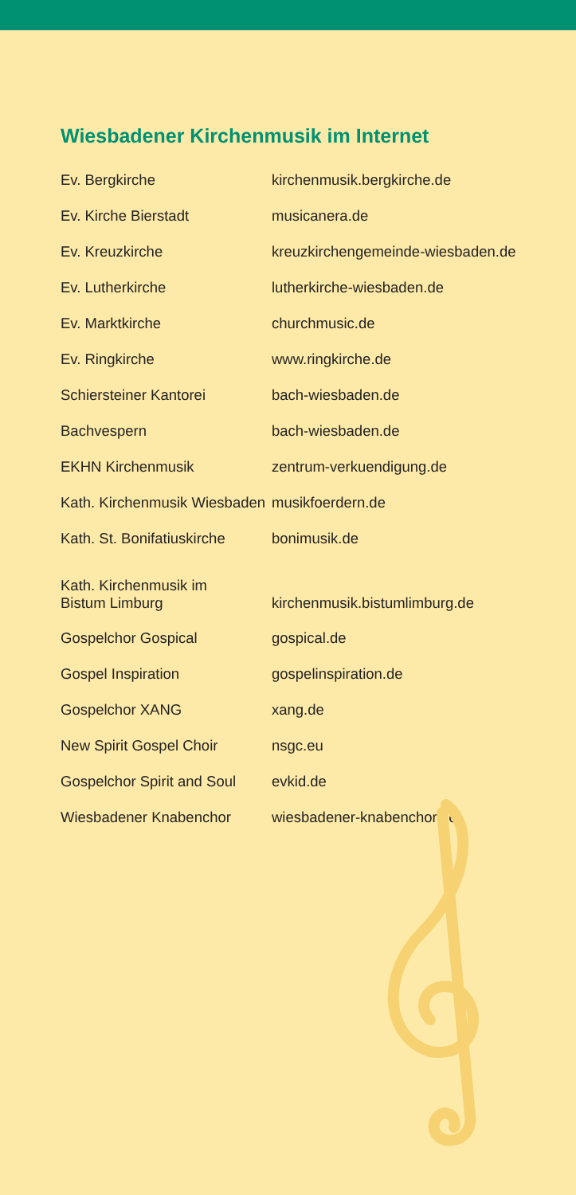Wiesbadener Kirchenmusik im Internet
| Ev. Bergkirche | kirchenmusik.bergkirche.de |
| Ev. Kirche Bierstadt | musicanera.de |
| Ev. Kreuzkirche | kreuzkirchengemeinde-wiesbaden.de |
| Ev. Lutherkirche | lutherkirche-wiesbaden.de |
| Ev. Marktkirche | churchmusic.de |
| Ev. Ringkirche | www.ringkirche.de |
| Schiersteiner Kantorei | bach-wiesbaden.de |
| Bachvespern | bach-wiesbaden.de |
| EKHN Kirchenmusik | zentrum-verkuendigung.de |
| Kath. Kirchenmusik Wiesbaden | musikfoerdern.de |
| Kath. St. Bonifatiuskirche | bonimusik.de |
| Kath. Kirchenmusik im Bistum Limburg | kirchenmusik.bistumlimburg.de |
| Gospelchor Gospical | gospical.de |
| Gospel Inspiration | gospelinspiration.de |
| Gospelchor XANG | xang.de |
| New Spirit Gospel Choir | nsgc.eu |
| Gospelchor Spirit and Soul | evkid.de |
| Wiesbadener Knabenchor | wiesbadener-knabenchor.de |